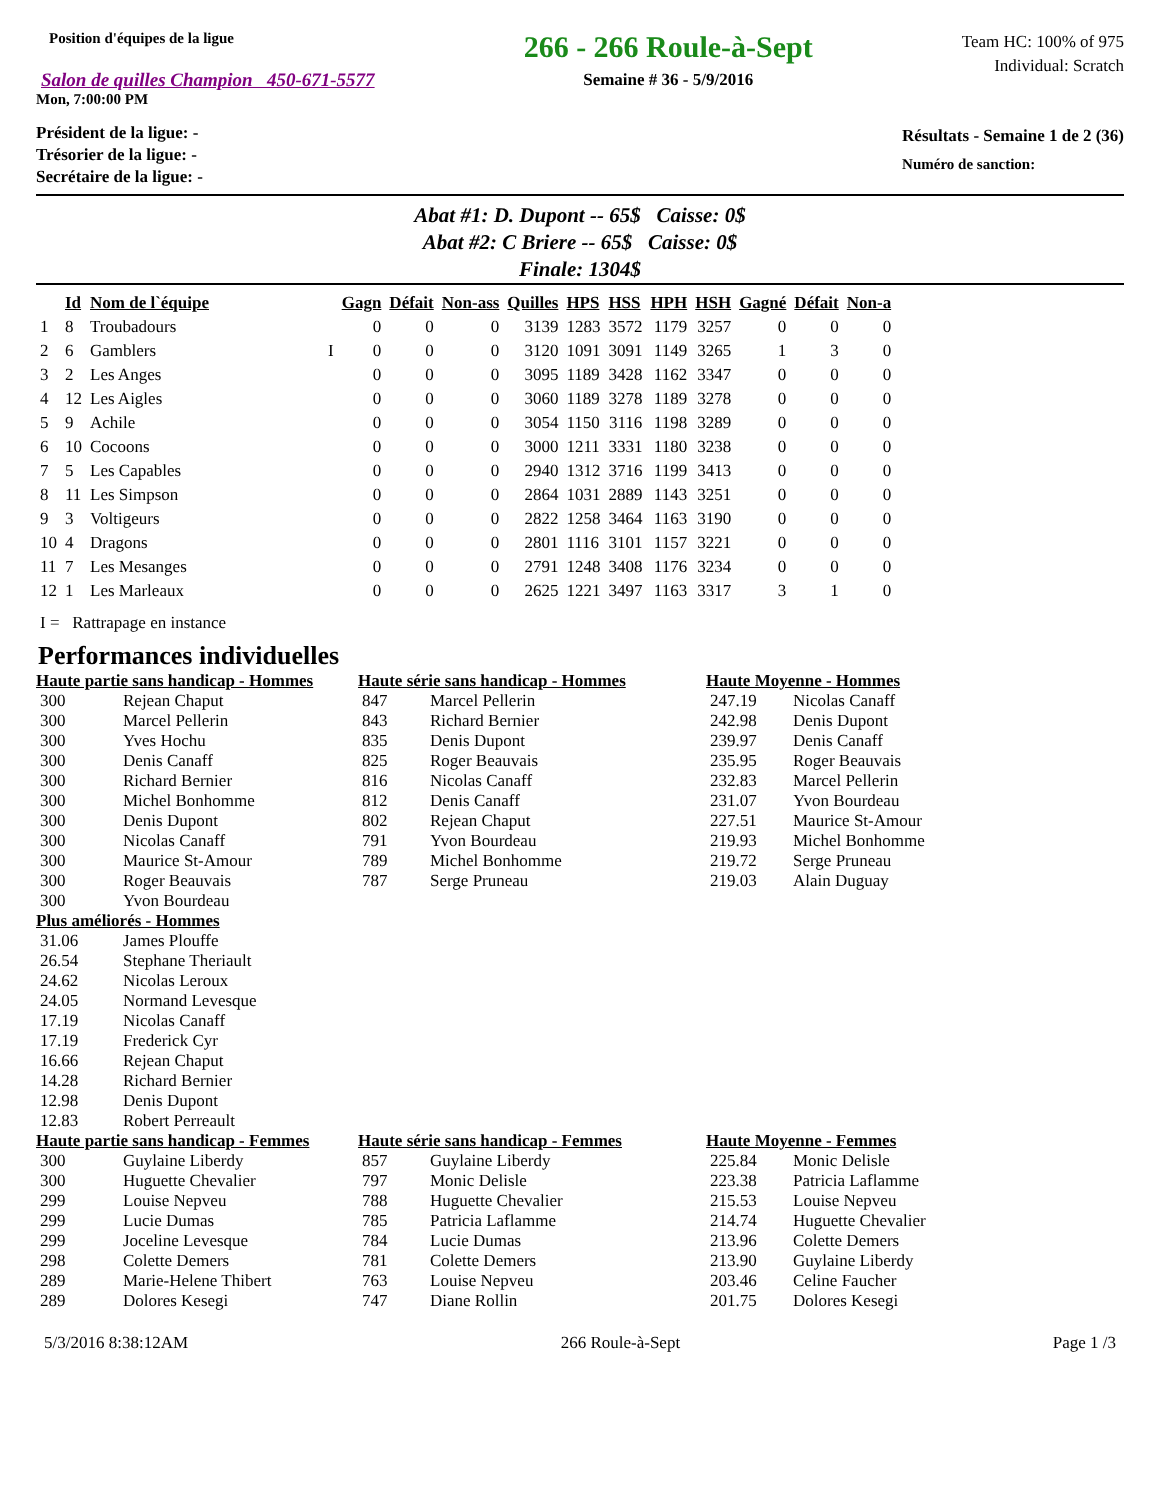Position d'équipes de la ligue
Salon de quilles Champion 450-671-5577
Mon, 7:00:00 PM
266 - 266 Roule-à-Sept
Semaine # 36 - 5/9/2016
Team HC: 100% of 975
Individual: Scratch
Président de la ligue: -
Trésorier de la ligue: -
Secrétaire de la ligue: -
Résultats - Semaine 1 de 2 (36)
Numéro de sanction:
Abat #1: D. Dupont -- 65$ Caisse: 0$
Abat #2: C Briere -- 65$ Caisse: 0$
Finale: 1304$
| | Id | Nom de l`équipe | | Gagn | Défait | Non-ass | Quilles | HPS | HSS | HPH | HSH | Gagné | Défait | Non-a |
| --- | --- | --- | --- | --- | --- | --- | --- | --- | --- | --- | --- | --- | --- | --- |
| 1 | 8 | Troubadours | | 0 | 0 | 0 | 3139 | 1283 | 3572 | 1179 | 3257 | 0 | 0 | 0 |
| 2 | 6 | Gamblers | I | 0 | 0 | 0 | 3120 | 1091 | 3091 | 1149 | 3265 | 1 | 3 | 0 |
| 3 | 2 | Les Anges | | 0 | 0 | 0 | 3095 | 1189 | 3428 | 1162 | 3347 | 0 | 0 | 0 |
| 4 | 12 | Les Aigles | | 0 | 0 | 0 | 3060 | 1189 | 3278 | 1189 | 3278 | 0 | 0 | 0 |
| 5 | 9 | Achile | | 0 | 0 | 0 | 3054 | 1150 | 3116 | 1198 | 3289 | 0 | 0 | 0 |
| 6 | 10 | Cocoons | | 0 | 0 | 0 | 3000 | 1211 | 3331 | 1180 | 3238 | 0 | 0 | 0 |
| 7 | 5 | Les Capables | | 0 | 0 | 0 | 2940 | 1312 | 3716 | 1199 | 3413 | 0 | 0 | 0 |
| 8 | 11 | Les Simpson | | 0 | 0 | 0 | 2864 | 1031 | 2889 | 1143 | 3251 | 0 | 0 | 0 |
| 9 | 3 | Voltigeurs | | 0 | 0 | 0 | 2822 | 1258 | 3464 | 1163 | 3190 | 0 | 0 | 0 |
| 10 | 4 | Dragons | | 0 | 0 | 0 | 2801 | 1116 | 3101 | 1157 | 3221 | 0 | 0 | 0 |
| 11 | 7 | Les Mesanges | | 0 | 0 | 0 | 2791 | 1248 | 3408 | 1176 | 3234 | 0 | 0 | 0 |
| 12 | 1 | Les Marleaux | | 0 | 0 | 0 | 2625 | 1221 | 3497 | 1163 | 3317 | 3 | 1 | 0 |
I = Rattrapage en instance
Performances individuelles
Haute partie sans handicap - Hommes
| 300 | Rejean Chaput |
| 300 | Marcel Pellerin |
| 300 | Yves Hochu |
| 300 | Denis Canaff |
| 300 | Richard Bernier |
| 300 | Michel Bonhomme |
| 300 | Denis Dupont |
| 300 | Nicolas Canaff |
| 300 | Maurice St-Amour |
| 300 | Roger Beauvais |
| 300 | Yvon Bourdeau |
Haute série sans handicap - Hommes
| 847 | Marcel Pellerin |
| 843 | Richard Bernier |
| 835 | Denis Dupont |
| 825 | Roger Beauvais |
| 816 | Nicolas Canaff |
| 812 | Denis Canaff |
| 802 | Rejean Chaput |
| 791 | Yvon Bourdeau |
| 789 | Michel Bonhomme |
| 787 | Serge Pruneau |
Haute Moyenne - Hommes
| 247.19 | Nicolas Canaff |
| 242.98 | Denis Dupont |
| 239.97 | Denis Canaff |
| 235.95 | Roger Beauvais |
| 232.83 | Marcel Pellerin |
| 231.07 | Yvon Bourdeau |
| 227.51 | Maurice St-Amour |
| 219.93 | Michel Bonhomme |
| 219.72 | Serge Pruneau |
| 219.03 | Alain Duguay |
Plus améliorés - Hommes
| 31.06 | James Plouffe |
| 26.54 | Stephane Theriault |
| 24.62 | Nicolas Leroux |
| 24.05 | Normand Levesque |
| 17.19 | Nicolas Canaff |
| 17.19 | Frederick Cyr |
| 16.66 | Rejean Chaput |
| 14.28 | Richard Bernier |
| 12.98 | Denis Dupont |
| 12.83 | Robert Perreault |
Haute partie sans handicap - Femmes
| 300 | Guylaine Liberdy |
| 300 | Huguette Chevalier |
| 299 | Louise Nepveu |
| 299 | Lucie Dumas |
| 299 | Joceline Levesque |
| 298 | Colette Demers |
| 289 | Marie-Helene Thibert |
| 289 | Dolores Kesegi |
Haute série sans handicap - Femmes
| 857 | Guylaine Liberdy |
| 797 | Monic Delisle |
| 788 | Huguette Chevalier |
| 785 | Patricia Laflamme |
| 784 | Lucie Dumas |
| 781 | Colette Demers |
| 763 | Louise Nepveu |
| 747 | Diane Rollin |
Haute Moyenne - Femmes
| 225.84 | Monic Delisle |
| 223.38 | Patricia Laflamme |
| 215.53 | Louise Nepveu |
| 214.74 | Huguette Chevalier |
| 213.96 | Colette Demers |
| 213.90 | Guylaine Liberdy |
| 203.46 | Celine Faucher |
| 201.75 | Dolores Kesegi |
5/3/2016 8:38:12AM 266 Roule-à-Sept Page 1 /3